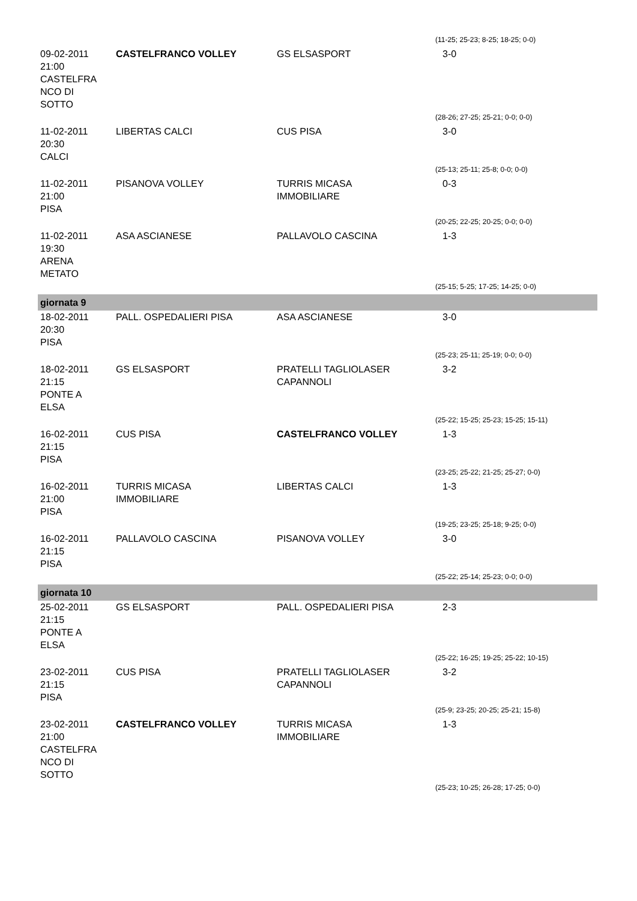| | | | (11-25; 25-23; 8-25; 18-25; 0-0) |
| 09-02-2011 21:00 CASTELFRA NCO DI SOTTO | CASTELFRANCO VOLLEY | GS ELSASPORT | 3-0 |
| | | | (28-26; 27-25; 25-21; 0-0; 0-0) |
| 11-02-2011 20:30 CALCI | LIBERTAS CALCI | CUS PISA | 3-0 |
| | | | (25-13; 25-11; 25-8; 0-0; 0-0) |
| 11-02-2011 21:00 PISA | PISANOVA VOLLEY | TURRIS MICASA IMMOBILIARE | 0-3 |
| | | | (20-25; 22-25; 20-25; 0-0; 0-0) |
| 11-02-2011 19:30 ARENA METATO | ASA ASCIANESE | PALLAVOLO CASCINA | 1-3 |
| | | | (25-15; 5-25; 17-25; 14-25; 0-0) |
| giornata 9 | | | |
| 18-02-2011 20:30 PISA | PALL. OSPEDALIERI PISA | ASA ASCIANESE | 3-0 |
| | | | (25-23; 25-11; 25-19; 0-0; 0-0) |
| 18-02-2011 21:15 PONTE A ELSA | GS ELSASPORT | PRATELLI TAGLIOLASER CAPANNOLI | 3-2 |
| | | | (25-22; 15-25; 25-23; 15-25; 15-11) |
| 16-02-2011 21:15 PISA | CUS PISA | CASTELFRANCO VOLLEY | 1-3 |
| | | | (23-25; 25-22; 21-25; 25-27; 0-0) |
| 16-02-2011 21:00 PISA | TURRIS MICASA IMMOBILIARE | LIBERTAS CALCI | 1-3 |
| | | | (19-25; 23-25; 25-18; 9-25; 0-0) |
| 16-02-2011 21:15 PISA | PALLAVOLO CASCINA | PISANOVA VOLLEY | 3-0 |
| | | | (25-22; 25-14; 25-23; 0-0; 0-0) |
| giornata 10 | | | |
| 25-02-2011 21:15 PONTE A ELSA | GS ELSASPORT | PALL. OSPEDALIERI PISA | 2-3 |
| | | | (25-22; 16-25; 19-25; 25-22; 10-15) |
| 23-02-2011 21:15 PISA | CUS PISA | PRATELLI TAGLIOLASER CAPANNOLI | 3-2 |
| | | | (25-9; 23-25; 20-25; 25-21; 15-8) |
| 23-02-2011 21:00 CASTELFRA NCO DI SOTTO | CASTELFRANCO VOLLEY | TURRIS MICASA IMMOBILIARE | 1-3 |
| | | | (25-23; 10-25; 26-28; 17-25; 0-0) |